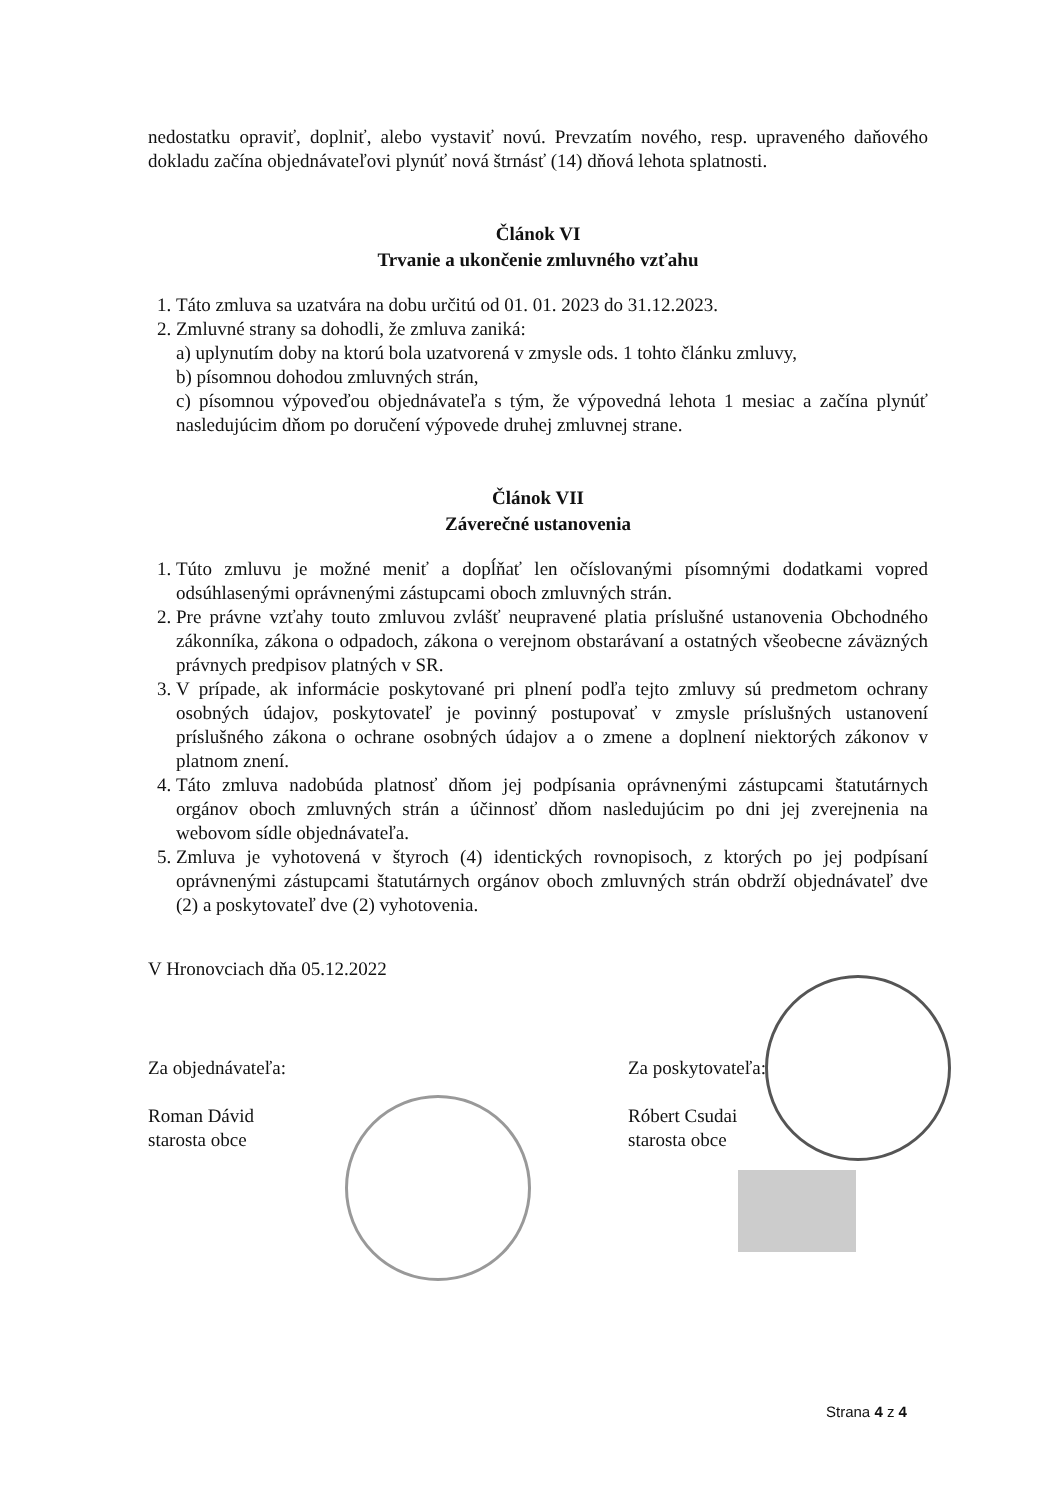nedostatku opraviť, doplniť, alebo vystaviť novú. Prevzatím nového, resp. upraveného daňového dokladu začína objednávateľovi plynúť nová štrnásť (14) dňová lehota splatnosti.
Článok VI
Trvanie a ukončenie zmluvného vzťahu
1. Táto zmluva sa uzatvára na dobu určitú od 01. 01. 2023 do 31.12.2023.
2. Zmluvné strany sa dohodli, že zmluva zaniká:
a) uplynutím doby na ktorú bola uzatvorená v zmysle ods. 1 tohto článku zmluvy,
b) písomnou dohodou zmluvných strán,
c) písomnou výpoveďou objednávateľa s tým, že výpovedná lehota 1 mesiac a začína plynúť nasledujúcim dňom po doručení výpovede druhej zmluvnej strane.
Článok VII
Záverečné ustanovenia
1. Túto zmluvu je možné meniť a dopĺňať len očíslovanými písomnými dodatkami vopred odsúhlasenými oprávnenými zástupcami oboch zmluvných strán.
2. Pre právne vzťahy touto zmluvou zvlášť neupravené platia príslušné ustanovenia Obchodného zákonníka, zákona o odpadoch, zákona o verejnom obstarávaní a ostatných všeobecne záväzných právnych predpisov platných v SR.
3. V prípade, ak informácie poskytované pri plnení podľa tejto zmluvy sú predmetom ochrany osobných údajov, poskytovateľ je povinný postupovať v zmysle príslušných ustanovení príslušného zákona o ochrane osobných údajov a o zmene a doplnení niektorých zákonov v platnom znení.
4. Táto zmluva nadobúda platnosť dňom jej podpísania oprávnenými zástupcami štatutárnych orgánov oboch zmluvných strán a účinnosť dňom nasledujúcim po dni jej zverejnenia na webovom sídle objednávateľa.
5. Zmluva je vyhotovená v štyroch (4) identických rovnopisoch, z ktorých po jej podpísaní oprávnenými zástupcami štatutárnych orgánov oboch zmluvných strán obdrží objednávateľ dve (2) a poskytovateľ dve (2) vyhotovenia.
V Hronovciach dňa 05.12.2022
Za objednávateľa:
Roman Dávid
starosta obce
Za poskytovateľa:
Róbert Csudai
starosta obce
Strana 4 z 4